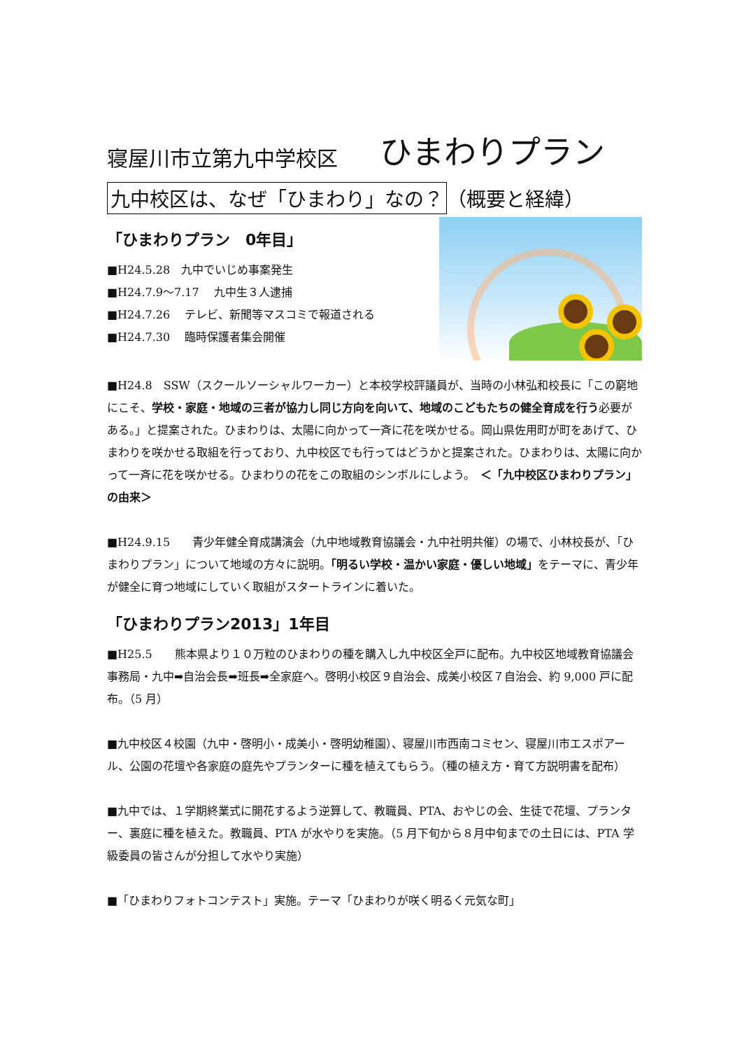寝屋川市立第九中学校区 ひまわりプラン
九中校区は、なぜ「ひまわり」なの？ （概要と経緯）
「ひまわりプラン　0年目」
■H24.5.28　九中でいじめ事案発生
■H24.7.9～7.17　 九中生３人逮捕
■H24.7.26　 テレビ、新聞等マスコミで報道される
■H24.7.30　 臨時保護者集会開催
■H24.8　SSW（スクールソーシャルワーカー）と本校学校評議員が、当時の小林弘和校長に「この窮地にこそ、学校・家庭・地域の三者が協力し同じ方向を向いて、地域のこどもたちの健全育成を行う必要がある。」と提案された。ひまわりは、太陽に向かって一斉に花を咲かせる。岡山県佐用町が町をあげて、ひまわりを咲かせる取組を行っており、九中校区でも行ってはどうかと提案された。ひまわりは、太陽に向かって一斉に花を咲かせる。ひまわりの花をこの取組のシンボルにしよう。　＜「九中校区ひまわりプラン」の由来＞
■H24.9.15　　青少年健全育成講演会（九中地域教育協議会・九中社明共催）の場で、小林校長が、「ひまわりプラン」について地域の方々に説明。「明るい学校・温かい家庭・優しい地域」をテーマに、青少年が健全に育つ地域にしていく取組がスタートラインに着いた。
「ひまわりプラン2013」1年目
■H25.5　　熊本県より１０万粒のひまわりの種を購入し九中校区全戸に配布。九中校区地域教育協議会事務局・九中➡自治会長➡班長➡全家庭へ。啓明小校区９自治会、成美小校区７自治会、約 9,000 戸に配布。（5 月）
■九中校区４校園（九中・啓明小・成美小・啓明幼稚園）、寝屋川市西南コミセン、寝屋川市エスポアール、公園の花壇や各家庭の庭先やプランターに種を植えてもらう。（種の植え方・育て方説明書を配布）
■九中では、１学期終業式に開花するよう逆算して、教職員、PTA、おやじの会、生徒で花壇、プランター、裏庭に種を植えた。教職員、PTA が水やりを実施。（5 月下旬から８月中旬までの土日には、PTA 学級委員の皆さんが分担して水やり実施）
■「ひまわりフォトコンテスト」実施。テーマ「ひまわりが咲く明るく元気な町」